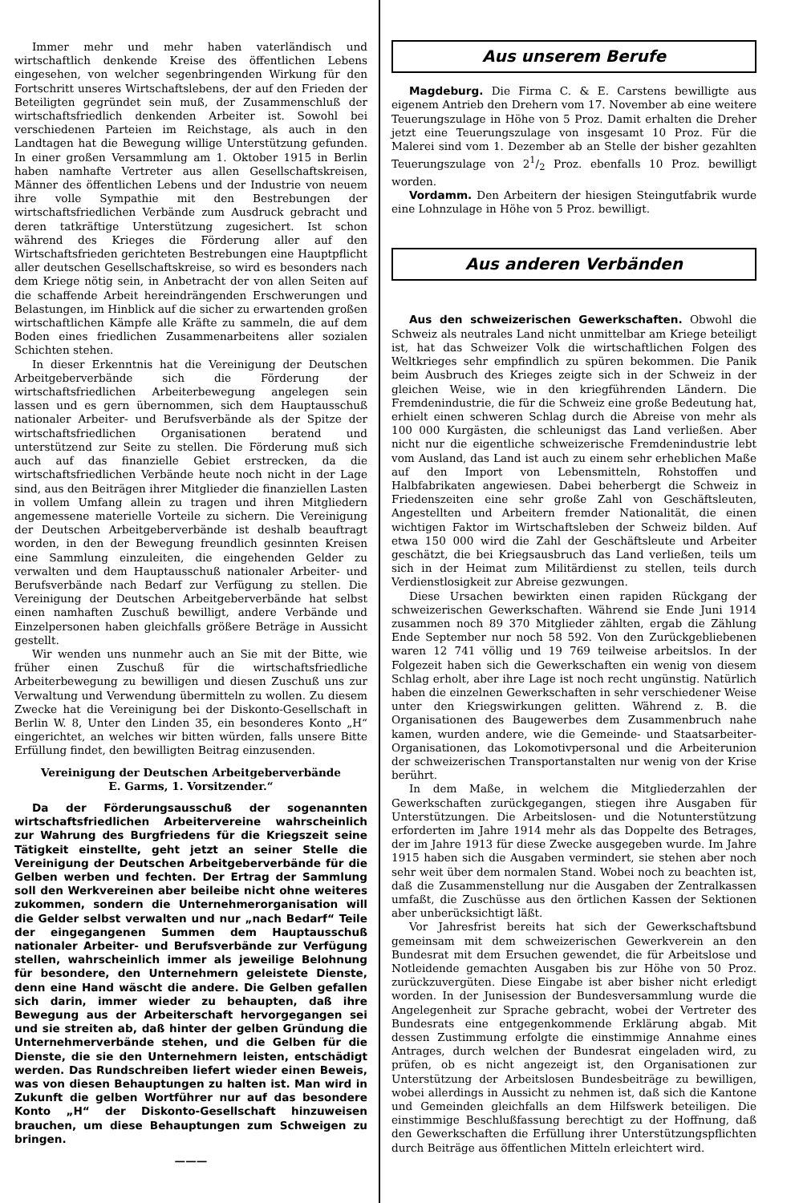Immer mehr und mehr haben vaterländisch und wirtschaftlich denkende Kreise des öffentlichen Lebens eingesehen, von welcher segenbringenden Wirkung für den Fortschritt unseres Wirtschaftslebens, der auf den Frieden der Beteiligten gegründet sein muß, der Zusammenschluß der wirtschaftsfriedlich denkenden Arbeiter ist. Sowohl bei verschiedenen Parteien im Reichstage, als auch in den Landtagen hat die Bewegung willige Unterstützung gefunden. In einer großen Versammlung am 1. Oktober 1915 in Berlin haben namhafte Vertreter aus allen Gesellschaftskreisen, Männer des öffentlichen Lebens und der Industrie von neuem ihre volle Sympathie mit den Bestrebungen der wirtschaftsfriedlichen Verbände zum Ausdruck gebracht und deren tatkräftige Unterstützung zugesichert. Ist schon während des Krieges die Förderung aller auf den Wirtschaftsfrieden gerichteten Bestrebungen eine Hauptpflicht aller deutschen Gesellschaftskreise, so wird es besonders nach dem Kriege nötig sein, in Anbetracht der von allen Seiten auf die schaffende Arbeit hereindrängenden Erschwerungen und Belastungen, im Hinblick auf die sicher zu erwartenden großen wirtschaftlichen Kämpfe alle Kräfte zu sammeln, die auf dem Boden eines friedlichen Zusammenarbeitens aller sozialen Schichten stehen.
In dieser Erkenntnis hat die Vereinigung der Deutschen Arbeitgeberverbände sich die Förderung der wirtschaftsfriedlichen Arbeiterbewegung angelegen sein lassen und es gern übernommen, sich dem Hauptausschuß nationaler Arbeiter- und Berufsverbände als der Spitze der wirtschaftsfriedlichen Organisationen beratend und unterstützend zur Seite zu stellen. Die Förderung muß sich auch auf das finanzielle Gebiet erstrecken, da die wirtschaftsfriedlichen Verbände heute noch nicht in der Lage sind, aus den Beiträgen ihrer Mitglieder die finanziellen Lasten in vollem Umfang allein zu tragen und ihren Mitgliedern angemessene materielle Vorteile zu sichern. Die Vereinigung der Deutschen Arbeitgeberverbände ist deshalb beauftragt worden, in den der Bewegung freundlich gesinnten Kreisen eine Sammlung einzuleiten, die eingehenden Gelder zu verwalten und dem Hauptausschuß nationaler Arbeiter- und Berufsverbände nach Bedarf zur Verfügung zu stellen. Die Vereinigung der Deutschen Arbeitgeberverbände hat selbst einen namhaften Zuschuß bewilligt, andere Verbände und Einzelpersonen haben gleichfalls größere Beträge in Aussicht gestellt.
Wir wenden uns nunmehr auch an Sie mit der Bitte, wie früher einen Zuschuß für die wirtschaftsfriedliche Arbeiterbewegung zu bewilligen und diesen Zuschuß uns zur Verwaltung und Verwendung übermitteln zu wollen. Zu diesem Zwecke hat die Vereinigung bei der Diskonto-Gesellschaft in Berlin W. 8, Unter den Linden 35, ein besonderes Konto „H“ eingerichtet, an welches wir bitten würden, falls unsere Bitte Erfüllung findet, den bewilligten Beitrag einzusenden.
Vereinigung der Deutschen Arbeitgeberverbände
E. Garms, 1. Vorsitzender.“
Da der Förderungsausschuß der sogenannten wirtschaftsfriedlichen Arbeitervereine wahrscheinlich zur Wahrung des Burgfriedens für die Kriegszeit seine Tätigkeit einstellte, geht jetzt an seiner Stelle die Vereinigung der Deutschen Arbeitgeberverbände für die Gelben werben und fechten. Der Ertrag der Sammlung soll den Werkvereinen aber beileibe nicht ohne weiteres zukommen, sondern die Unternehmerorganisation will die Gelder selbst verwalten und nur „nach Bedarf“ Teile der eingegangenen Summen dem Hauptausschuß nationaler Arbeiter- und Berufsverbände zur Verfügung stellen, wahrscheinlich immer als jeweilige Belohnung für besondere, den Unternehmern geleistete Dienste, denn eine Hand wäscht die andere. Die Gelben gefallen sich darin, immer wieder zu behaupten, daß ihre Bewegung aus der Arbeiterschaft hervorgegangen sei und sie streiten ab, daß hinter der gelben Gründung die Unternehmerverbände stehen, und die Gelben für die Dienste, die sie den Unternehmern leisten, entschädigt werden. Das Rundschreiben liefert wieder einen Beweis, was von diesen Behauptungen zu halten ist. Man wird in Zukunft die gelben Wortführer nur auf das besondere Konto „H“ der Diskonto-Gesellschaft hinzuweisen brauchen, um diese Behauptungen zum Schweigen zu bringen.
———
Aus unserem Berufe
Magdeburg. Die Firma C. & E. Carstens bewilligte aus eigenem Antrieb den Drehern vom 17. November ab eine weitere Teuerungszulage in Höhe von 5 Proz. Damit erhalten die Dreher jetzt eine Teuerungszulage von insgesamt 10 Proz. Für die Malerei sind vom 1. Dezember ab an Stelle der bisher gezahlten Teuerungszulage von 21/2 Proz. ebenfalls 10 Proz. bewilligt worden.
Vordamm. Den Arbeitern der hiesigen Steingutfabrik wurde eine Lohnzulage in Höhe von 5 Proz. bewilligt.
Aus anderen Verbänden
Aus den schweizerischen Gewerkschaften. Obwohl die Schweiz als neutrales Land nicht unmittelbar am Kriege beteiligt ist, hat das Schweizer Volk die wirtschaftlichen Folgen des Weltkrieges sehr empfindlich zu spüren bekommen. Die Panik beim Ausbruch des Krieges zeigte sich in der Schweiz in der gleichen Weise, wie in den kriegführenden Ländern. Die Fremdenindustrie, die für die Schweiz eine große Bedeutung hat, erhielt einen schweren Schlag durch die Abreise von mehr als 100 000 Kurgästen, die schleunigst das Land verließen. Aber nicht nur die eigentliche schweizerische Fremdenindustrie lebt vom Ausland, das Land ist auch zu einem sehr erheblichen Maße auf den Import von Lebensmitteln, Rohstoffen und Halbfabrikaten angewiesen. Dabei beherbergt die Schweiz in Friedenszeiten eine sehr große Zahl von Geschäftsleuten, Angestellten und Arbeitern fremder Nationalität, die einen wichtigen Faktor im Wirtschaftsleben der Schweiz bilden. Auf etwa 150 000 wird die Zahl der Geschäftsleute und Arbeiter geschätzt, die bei Kriegsausbruch das Land verließen, teils um sich in der Heimat zum Militärdienst zu stellen, teils durch Verdienstlosigkeit zur Abreise gezwungen.
Diese Ursachen bewirkten einen rapiden Rückgang der schweizerischen Gewerkschaften. Während sie Ende Juni 1914 zusammen noch 89 370 Mitglieder zählten, ergab die Zählung Ende September nur noch 58 592. Von den Zurückgebliebenen waren 12 741 völlig und 19 769 teilweise arbeitslos. In der Folgezeit haben sich die Gewerkschaften ein wenig von diesem Schlag erholt, aber ihre Lage ist noch recht ungünstig. Natürlich haben die einzelnen Gewerkschaften in sehr verschiedener Weise unter den Kriegswirkungen gelitten. Während z. B. die Organisationen des Baugewerbes dem Zusammenbruch nahe kamen, wurden andere, wie die Gemeinde- und Staatsarbeiter-Organisationen, das Lokomotivpersonal und die Arbeiterunion der schweizerischen Transportanstalten nur wenig von der Krise berührt.
In dem Maße, in welchem die Mitgliederzahlen der Gewerkschaften zurückgegangen, stiegen ihre Ausgaben für Unterstützungen. Die Arbeitslosen- und die Notunterstützung erforderten im Jahre 1914 mehr als das Doppelte des Betrages, der im Jahre 1913 für diese Zwecke ausgegeben wurde. Im Jahre 1915 haben sich die Ausgaben vermindert, sie stehen aber noch sehr weit über dem normalen Stand. Wobei noch zu beachten ist, daß die Zusammenstellung nur die Ausgaben der Zentralkassen umfaßt, die Zuschüsse aus den örtlichen Kassen der Sektionen aber unberücksichtigt läßt.
Vor Jahresfrist bereits hat sich der Gewerkschaftsbund gemeinsam mit dem schweizerischen Gewerkverein an den Bundesrat mit dem Ersuchen gewendet, die für Arbeitslose und Notleidende gemachten Ausgaben bis zur Höhe von 50 Proz. zurückzuvergüten. Diese Eingabe ist aber bisher nicht erledigt worden. In der Junisession der Bundesversammlung wurde die Angelegenheit zur Sprache gebracht, wobei der Vertreter des Bundesrats eine entgegenkommende Erklärung abgab. Mit dessen Zustimmung erfolgte die einstimmige Annahme eines Antrages, durch welchen der Bundesrat eingeladen wird, zu prüfen, ob es nicht angezeigt ist, den Organisationen zur Unterstützung der Arbeitslosen Bundesbeiträge zu bewilligen, wobei allerdings in Aussicht zu nehmen ist, daß sich die Kantone und Gemeinden gleichfalls an dem Hilfswerk beteiligen. Die einstimmige Beschlußfassung berechtigt zu der Hoffnung, daß den Gewerkschaften die Erfüllung ihrer Unterstützungspflichten durch Beiträge aus öffentlichen Mitteln erleichtert wird.